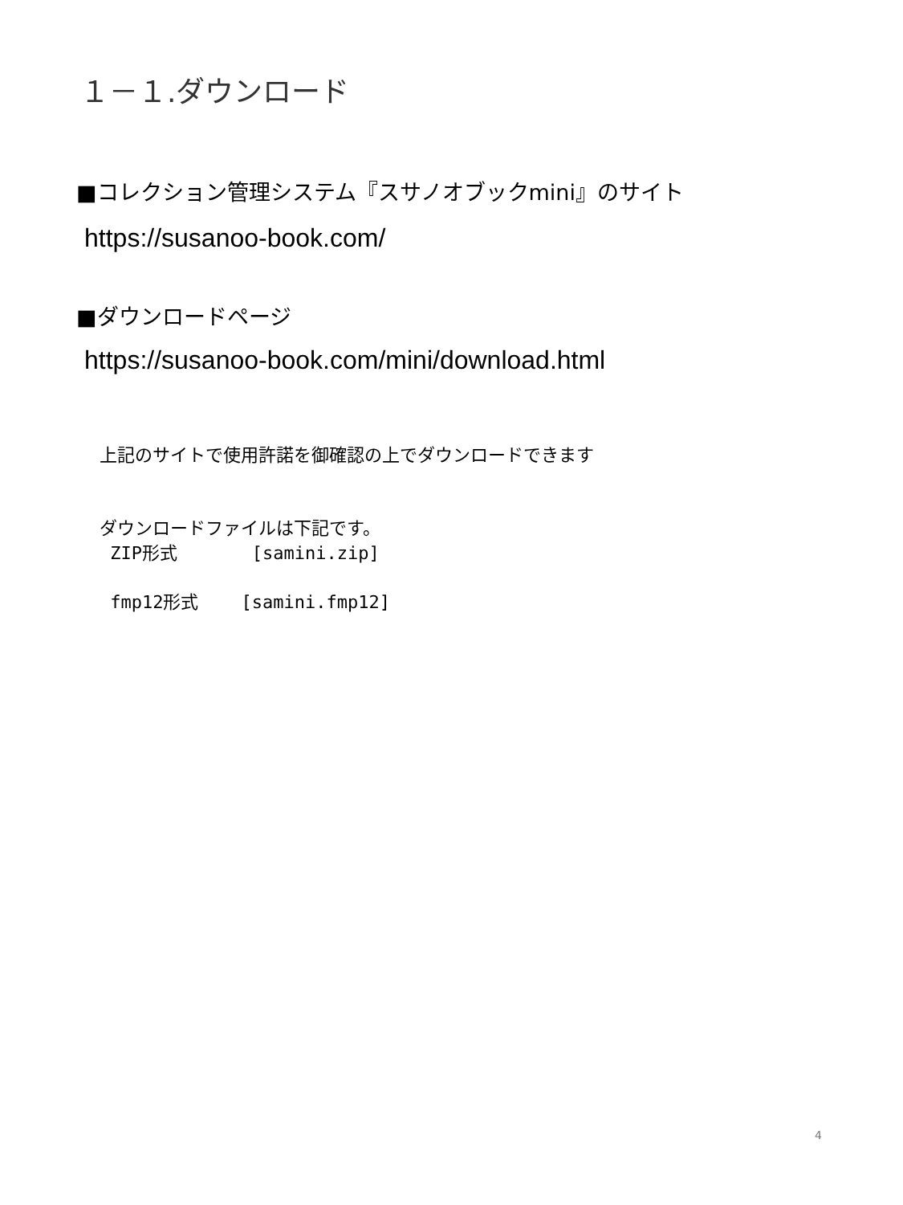１－１.ダウンロード
■コレクション管理システム『スサノオブックmini』のサイト
https://susanoo-book.com/
■ダウンロードページ
https://susanoo-book.com/mini/download.html
上記のサイトで使用許諾を御確認の上でダウンロードできます
ダウンロードファイルは下記です。
ZIP形式 [samini.zip]
fmp12形式 [samini.fmp12]
4